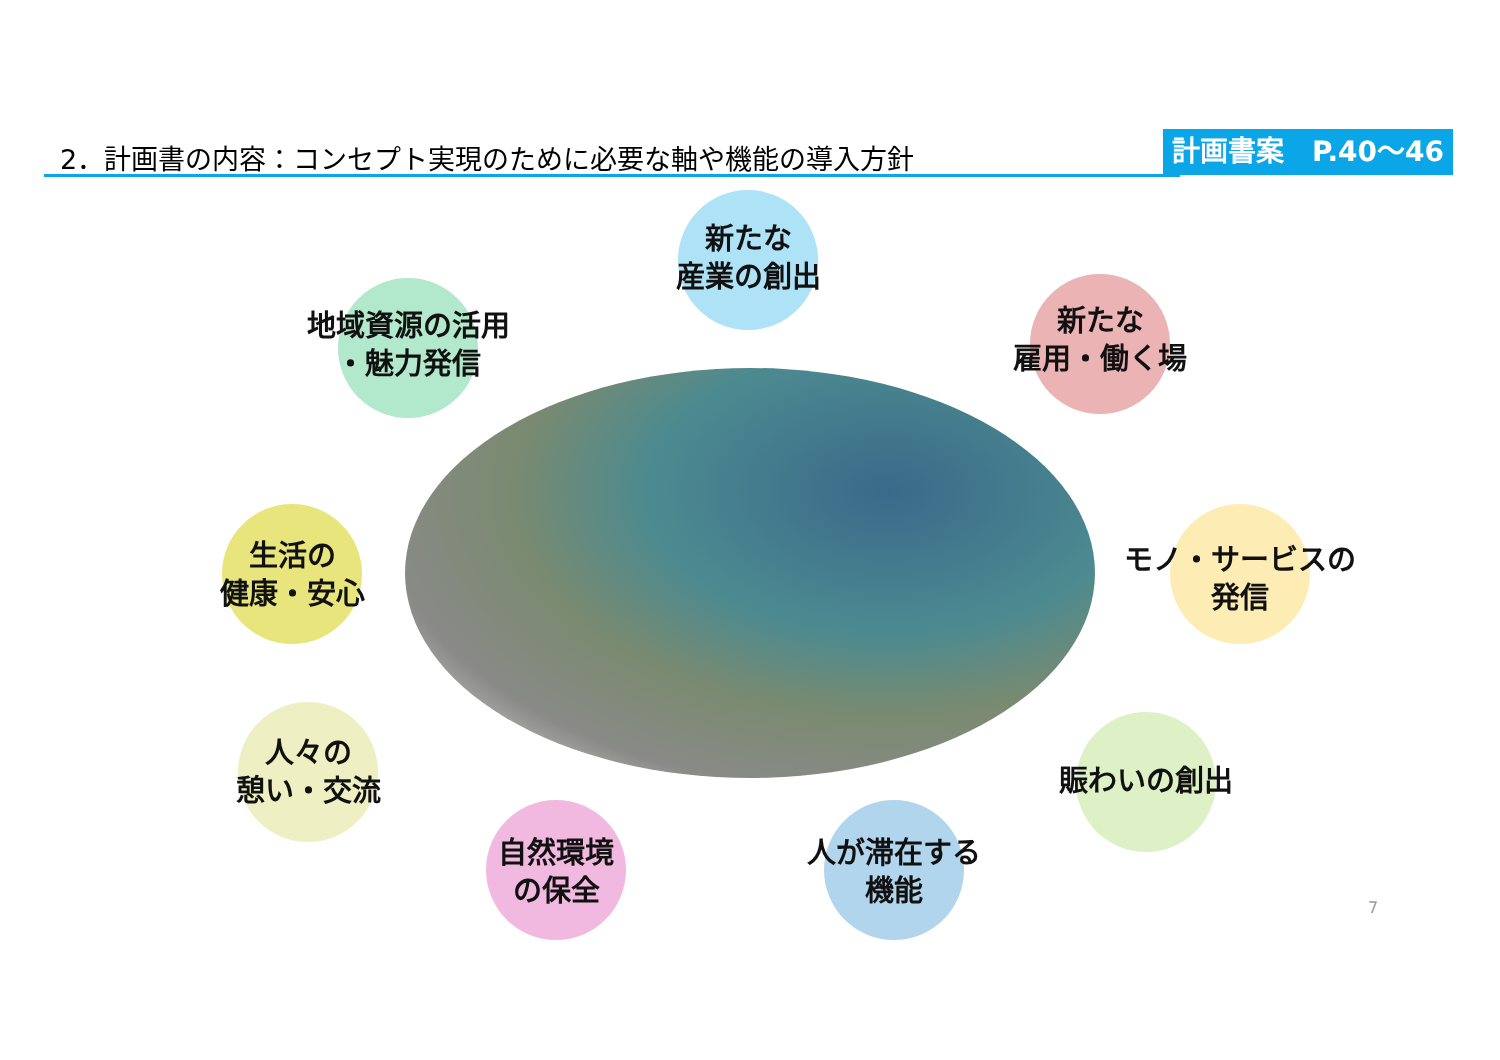2．計画書の内容：コンセプト実現のために必要な軸や機能の導入方針 計画書案　P.40～46
新たな
産業の創出
地域資源の活用
・魅力発信
新たな
雇用・働く場
生活の
健康・安心
モノ・サービスの
発信
人々の
憩い・交流
賑わいの創出
自然環境
の保全
人が滞在する
機能
7